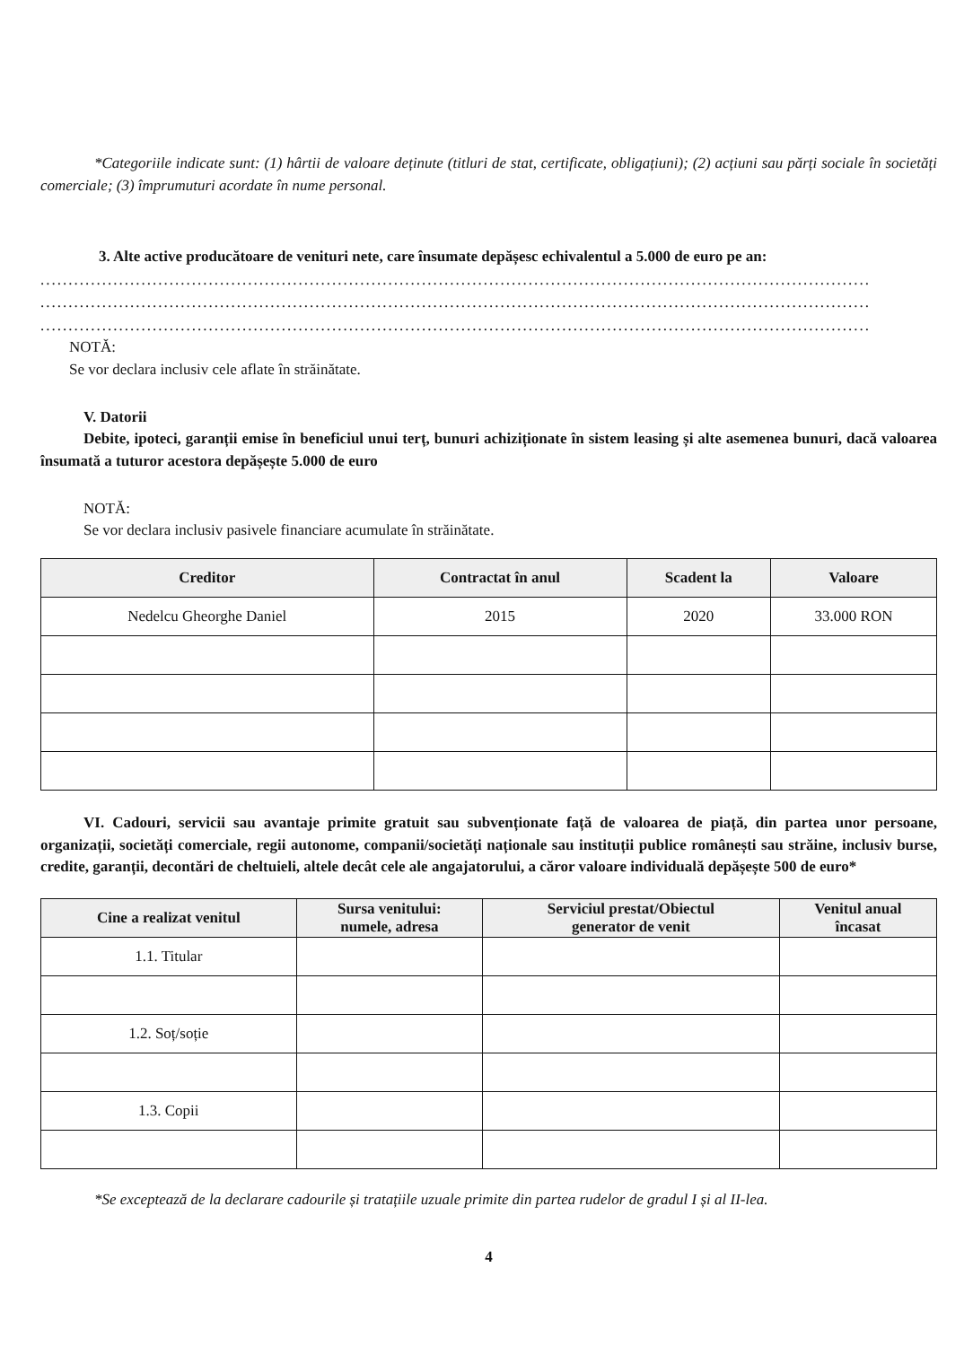*Categoriile indicate sunt: (1) hârtii de valoare deținute (titluri de stat, certificate, obligațiuni); (2) acțiuni sau părți sociale în societăți comerciale; (3) împrumuturi acordate în nume personal.
3. Alte active producătoare de venituri nete, care însumate depășesc echivalentul a 5.000 de euro pe an:
....................................................................................................................................................
....................................................................................................................................................
....................................................................................................................................................
NOTĂ:
Se vor declara inclusiv cele aflate în străinătate.
V. Datorii
Debite, ipoteci, garanții emise în beneficiul unui terț, bunuri achiziționate în sistem leasing și alte asemenea bunuri, dacă valoarea însumată a tuturor acestora depășește 5.000 de euro
NOTĂ:
Se vor declara inclusiv pasivele financiare acumulate în străinătate.
| Creditor | Contractat în anul | Scadent la | Valoare |
| --- | --- | --- | --- |
| Nedelcu Gheorghe Daniel | 2015 | 2020 | 33.000 RON |
VI. Cadouri, servicii sau avantaje primite gratuit sau subvenționate față de valoarea de piață, din partea unor persoane, organizații, societăți comerciale, regii autonome, companii/societăți naționale sau instituții publice românești sau străine, inclusiv burse, credite, garanții, decontări de cheltuieli, altele decât cele ale angajatorului, a căror valoare individuală depășește 500 de euro*
| Cine a realizat venitul | Sursa venitului: numele, adresa | Serviciul prestat/Obiectul generator de venit | Venitul anual încasat |
| --- | --- | --- | --- |
| 1.1. Titular | | | |
| 1.2. Soț/soție | | | |
| 1.3. Copii | | | |
*Se exceptează de la declarare cadourile și tratațiile uzuale primite din partea rudelor de gradul I și al II-lea.
4